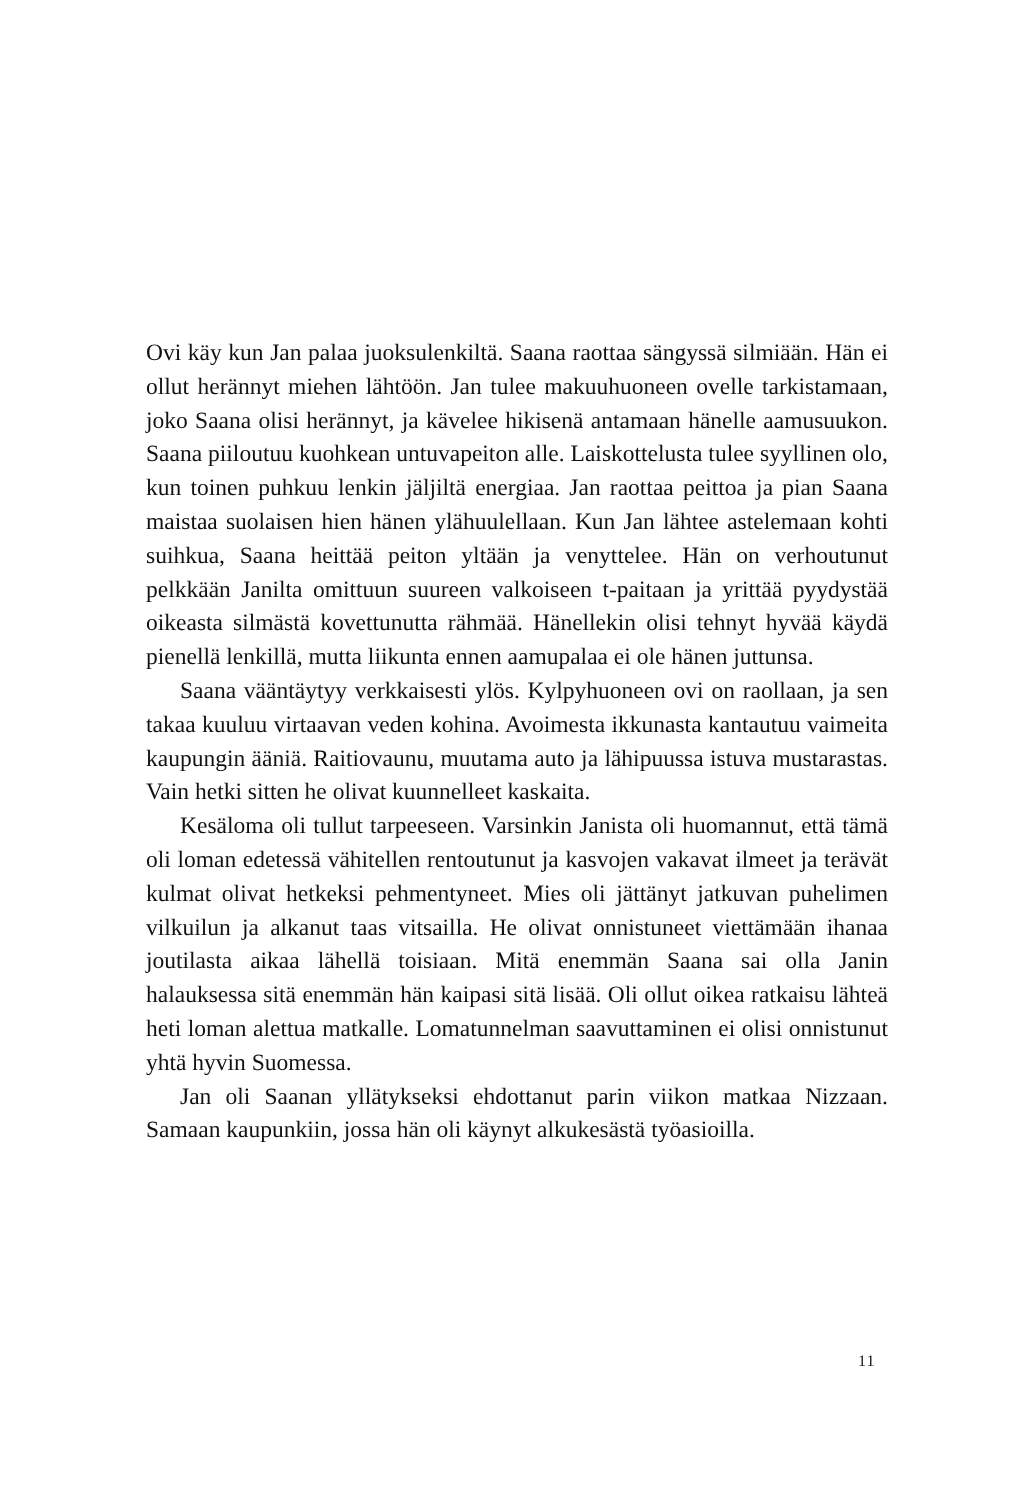Ovi käy kun Jan palaa juoksulenkiltä. Saana raottaa sängyssä silmiään. Hän ei ollut herännyt miehen lähtöön. Jan tulee makuuhuoneen ovelle tarkistamaan, joko Saana olisi herännyt, ja kävelee hikisenä antamaan hänelle aamusuukon. Saana piiloutuu kuohkean untuvapeiton alle. Laiskottelusta tulee syyllinen olo, kun toinen puhkuu lenkin jäljiltä energiaa. Jan raottaa peittoa ja pian Saana maistaa suolaisen hien hänen ylähuulellaan. Kun Jan lähtee astelemaan kohti suihkua, Saana heit­tää peiton yltään ja venyttelee. Hän on verhoutunut pelkkään Janilta omittuun suureen valkoiseen t-paitaan ja yrittää pyydystää oikeasta sil­mästä kovettunutta rähmää. Hänellekin olisi tehnyt hyvää käydä pie­nellä lenkillä, mutta liikunta ennen aamupalaa ei ole hänen juttunsa.
Saana vääntäytyy verkkaisesti ylös. Kylpyhuoneen ovi on raollaan, ja sen takaa kuuluu virtaavan veden kohina. Avoimesta ikkunasta kantautuu vaimeita kaupungin ääniä. Raitiovaunu, muutama auto ja lähipuussa istuva mustarastas. Vain hetki sitten he olivat kuunnel­leet kaskaita.
Kesäloma oli tullut tarpeeseen. Varsinkin Janista oli huoman­nut, että tämä oli loman edetessä vähitellen rentoutunut ja kasvo­jen vakavat ilmeet ja terävät kulmat olivat hetkeksi pehmentyneet. Mies oli jättänyt jatkuvan puhelimen vilkuilun ja alkanut taas vit­sailla. He olivat onnistuneet viettämään ihanaa joutilasta aikaa lähellä toisiaan. Mitä enemmän Saana sai olla Janin halauksessa sitä enem­män hän kaipasi sitä lisää. Oli ollut oikea ratkaisu lähteä heti loman alettua matkalle. Lomatunnelman saavuttaminen ei olisi onnistunut yhtä hyvin Suomessa.
Jan oli Saanan yllätykseksi ehdottanut parin viikon matkaa Niz­zaan. Samaan kaupunkiin, jossa hän oli käynyt alkukesästä työasioilla.
11